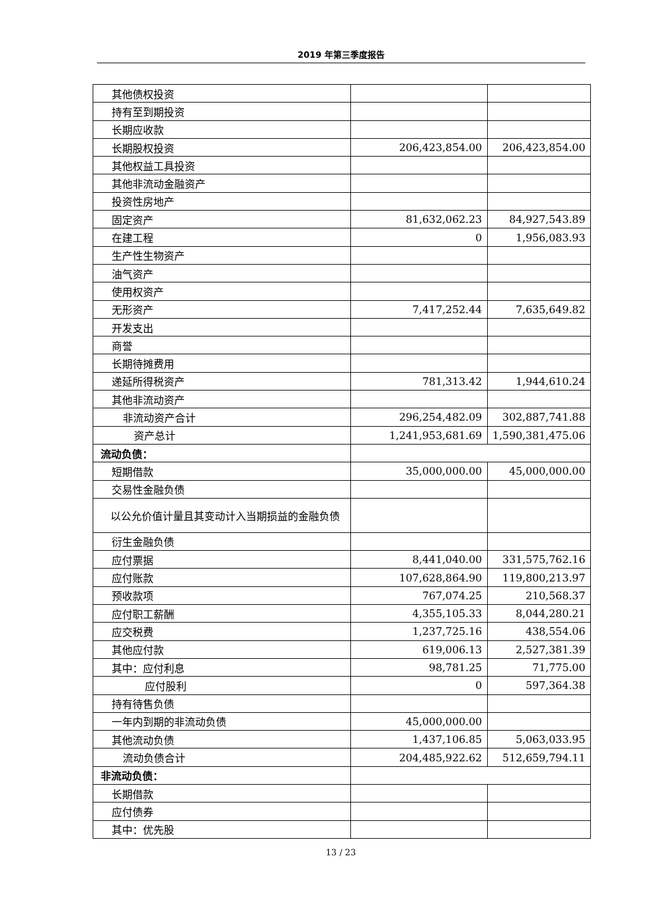2019 年第三季度报告
| 其他债权投资 | | |
| 持有至到期投资 | | |
| 长期应收款 | | |
| 长期股权投资 | 206,423,854.00 | 206,423,854.00 |
| 其他权益工具投资 | | |
| 其他非流动金融资产 | | |
| 投资性房地产 | | |
| 固定资产 | 81,632,062.23 | 84,927,543.89 |
| 在建工程 | 0 | 1,956,083.93 |
| 生产性生物资产 | | |
| 油气资产 | | |
| 使用权资产 | | |
| 无形资产 | 7,417,252.44 | 7,635,649.82 |
| 开发支出 | | |
| 商誉 | | |
| 长期待摊费用 | | |
| 递延所得税资产 | 781,313.42 | 1,944,610.24 |
| 其他非流动资产 | | |
| 非流动资产合计 | 296,254,482.09 | 302,887,741.88 |
| 资产总计 | 1,241,953,681.69 | 1,590,381,475.06 |
| 流动负债： | | |
| 短期借款 | 35,000,000.00 | 45,000,000.00 |
| 交易性金融负债 | | |
| 以公允价值计量且其变动计入当期损益的金融负债 | | |
| 衍生金融负债 | | |
| 应付票据 | 8,441,040.00 | 331,575,762.16 |
| 应付账款 | 107,628,864.90 | 119,800,213.97 |
| 预收款项 | 767,074.25 | 210,568.37 |
| 应付职工薪酬 | 4,355,105.33 | 8,044,280.21 |
| 应交税费 | 1,237,725.16 | 438,554.06 |
| 其他应付款 | 619,006.13 | 2,527,381.39 |
| 其中：应付利息 | 98,781.25 | 71,775.00 |
| 应付股利 | 0 | 597,364.38 |
| 持有待售负债 | | |
| 一年内到期的非流动负债 | 45,000,000.00 | |
| 其他流动负债 | 1,437,106.85 | 5,063,033.95 |
| 流动负债合计 | 204,485,922.62 | 512,659,794.11 |
| 非流动负债： | | |
| 长期借款 | | |
| 应付债券 | | |
| 其中：优先股 | | |
13 / 23